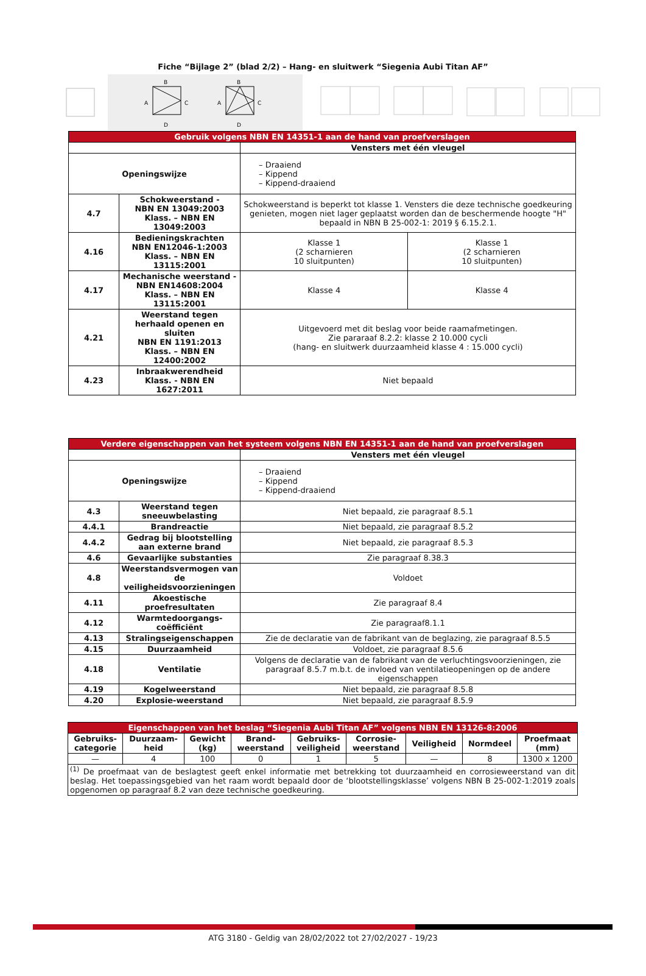Fiche “Bijlage 2” (blad 2/2) – Hang- en sluitwerk “Siegenia Aubi Titan AF”
B
A
C
D
B
A
C
D
| Gebruik volgens NBN EN 14351-1 aan de hand van proefverslagen | | | |
| --- | --- | --- | --- |
| | | Vensters met één vleugel | |
| Openingswijze | | – Draaiend – Kippend – Kippend-draaiend | |
| 4.7 | Schokweerstand - NBN EN 13049:2003 Klass. – NBN EN 13049:2003 | Schokweerstand is beperkt tot klasse 1. Vensters die deze technische goedkeuring genieten, mogen niet lager geplaatst worden dan de beschermende hoogte "H" bepaald in NBN B 25-002-1: 2019 § 6.15.2.1. | |
| 4.16 | Bedieningskrachten NBN EN12046-1:2003 Klass. – NBN EN 13115:2001 | Klasse 1 (2 scharnieren 10 sluitpunten) | Klasse 1 (2 scharnieren 10 sluitpunten) |
| 4.17 | Mechanische weerstand - NBN EN14608:2004 Klass. – NBN EN 13115:2001 | Klasse 4 | Klasse 4 |
| 4.21 | Weerstand tegen herhaald openen en sluiten NBN EN 1191:2013 Klass. – NBN EN 12400:2002 | Uitgevoerd met dit beslag voor beide raamafmetingen. Zie pararaaf 8.2.2: klasse 2 10.000 cycli (hang- en sluitwerk duurzaamheid klasse 4 : 15.000 cycli) | |
| 4.23 | Inbraakwerendheid Klass. - NBN EN 1627:2011 | Niet bepaald | |
| Verdere eigenschappen van het systeem volgens NBN EN 14351-1 aan de hand van proefverslagen | | |
| --- | --- | --- |
| | | Vensters met één vleugel |
| Openingswijze | | – Draaiend – Kippend – Kippend-draaiend |
| 4.3 | Weerstand tegen sneeuwbelasting | Niet bepaald, zie paragraaf 8.5.1 |
| 4.4.1 | Brandreactie | Niet bepaald, zie paragraaf 8.5.2 |
| 4.4.2 | Gedrag bij blootstelling aan externe brand | Niet bepaald, zie paragraaf 8.5.3 |
| 4.6 | Gevaarlijke substanties | Zie paragraaf 8.38.3 |
| 4.8 | Weerstandsvermogen van de veiligheidsvoorzieningen | Voldoet |
| 4.11 | Akoestische proefresultaten | Zie paragraaf 8.4 |
| 4.12 | Warmtedoorgangs-coëfficiënt | Zie paragraaf8.1.1 |
| 4.13 | Stralingseigenschappen | Zie de declaratie van de fabrikant van de beglazing, zie paragraaf 8.5.5 |
| 4.15 | Duurzaamheid | Voldoet, zie paragraaf 8.5.6 |
| 4.18 | Ventilatie | Volgens de declaratie van de fabrikant van de verluchtingsvoorzieningen, zie paragraaf 8.5.7 m.b.t. de invloed van ventilatieopeningen op de andere eigenschappen |
| 4.19 | Kogelweerstand | Niet bepaald, zie paragraaf 8.5.8 |
| 4.20 | Explosie-weerstand | Niet bepaald, zie paragraaf 8.5.9 |
| Eigenschappen van het beslag “Siegenia Aubi Titan AF” volgens NBN EN 13126-8:2006 | | | | | | | | |
| --- | --- | --- | --- | --- | --- | --- | --- | --- |
| Gebruiks- categorie | Duurzaam- heid | Gewicht (kg) | Brand- weerstand | Gebruiks- veiligheid | Corrosie- weerstand | Veiligheid | Normdeel | Proefmaat (mm) |
| — | 4 | 100 | 0 | 1 | 5 | — | 8 | 1300 x 1200 |
| <sup>(1)</sup> De proefmaat van de beslagtest geeft enkel informatie met betrekking tot duurzaamheid en corrosieweerstand van dit beslag. Het toepassingsgebied van het raam wordt bepaald door de ‘blootstellingsklasse’ volgens NBN B 25-002-1:2019 zoals opgenomen op paragraaf 8.2 van deze technische goedkeuring. | | | | | | | | |
ATG 3180 - Geldig van 28/02/2022 tot 27/02/2027 - 19/23